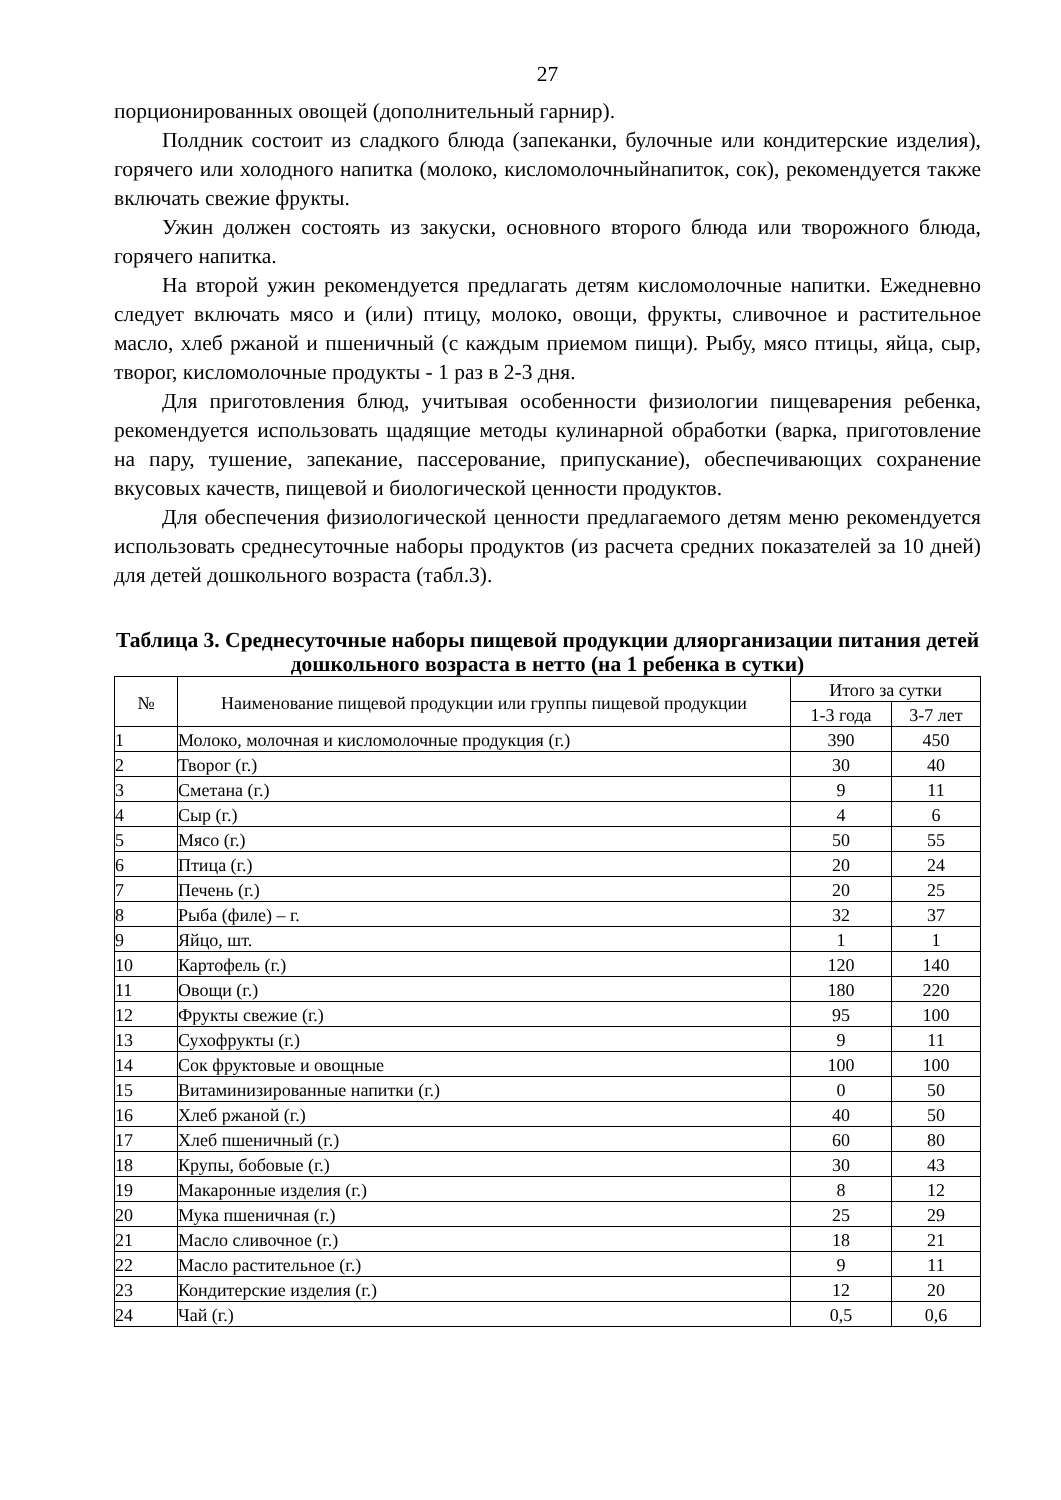27
порционированных овощей (дополнительный гарнир).
Полдник состоит из сладкого блюда (запеканки, булочные или кондитерские изделия), горячего или холодного напитка (молоко, кисломолочныйнапиток, сок), рекомендуется также включать свежие фрукты.
Ужин должен состоять из закуски, основного второго блюда или творожного блюда, горячего напитка.
На второй ужин рекомендуется предлагать детям кисломолочные напитки. Ежедневно следует включать мясо и (или) птицу, молоко, овощи, фрукты, сливочное и растительное масло, хлеб ржаной и пшеничный (с каждым приемом пищи). Рыбу, мясо птицы, яйца, сыр, творог, кисломолочные продукты - 1 раз в 2-3 дня.
Для приготовления блюд, учитывая особенности физиологии пищеварения ребенка, рекомендуется использовать щадящие методы кулинарной обработки (варка, приготовление на пару, тушение, запекание, пассерование, припускание), обеспечивающих сохранение вкусовых качеств, пищевой и биологической ценности продуктов.
Для обеспечения физиологической ценности предлагаемого детям меню рекомендуется использовать среднесуточные наборы продуктов (из расчета средних показателей за 10 дней) для детей дошкольного возраста (табл.3).
Таблица 3. Среднесуточные наборы пищевой продукции дляорганизации питания детей дошкольного возраста в нетто (на 1 ребенка в сутки)
| № | Наименование пищевой продукции или группы пищевой продукции | Итого за сутки | |
| --- | --- | --- | --- |
| | | 1-3 года | 3-7 лет |
| 1 | Молоко, молочная и кисломолочные продукция (г.) | 390 | 450 |
| 2 | Творог (г.) | 30 | 40 |
| 3 | Сметана (г.) | 9 | 11 |
| 4 | Сыр (г.) | 4 | 6 |
| 5 | Мясо (г.) | 50 | 55 |
| 6 | Птица (г.) | 20 | 24 |
| 7 | Печень (г.) | 20 | 25 |
| 8 | Рыба (филе) – г. | 32 | 37 |
| 9 | Яйцо, шт. | 1 | 1 |
| 10 | Картофель (г.) | 120 | 140 |
| 11 | Овощи (г.) | 180 | 220 |
| 12 | Фрукты свежие (г.) | 95 | 100 |
| 13 | Сухофрукты (г.) | 9 | 11 |
| 14 | Сок фруктовые и овощные | 100 | 100 |
| 15 | Витаминизированные напитки (г.) | 0 | 50 |
| 16 | Хлеб ржаной (г.) | 40 | 50 |
| 17 | Хлеб пшеничный (г.) | 60 | 80 |
| 18 | Крупы, бобовые (г.) | 30 | 43 |
| 19 | Макаронные изделия (г.) | 8 | 12 |
| 20 | Мука пшеничная (г.) | 25 | 29 |
| 21 | Масло сливочное (г.) | 18 | 21 |
| 22 | Масло растительное (г.) | 9 | 11 |
| 23 | Кондитерские изделия (г.) | 12 | 20 |
| 24 | Чай (г.) | 0,5 | 0,6 |